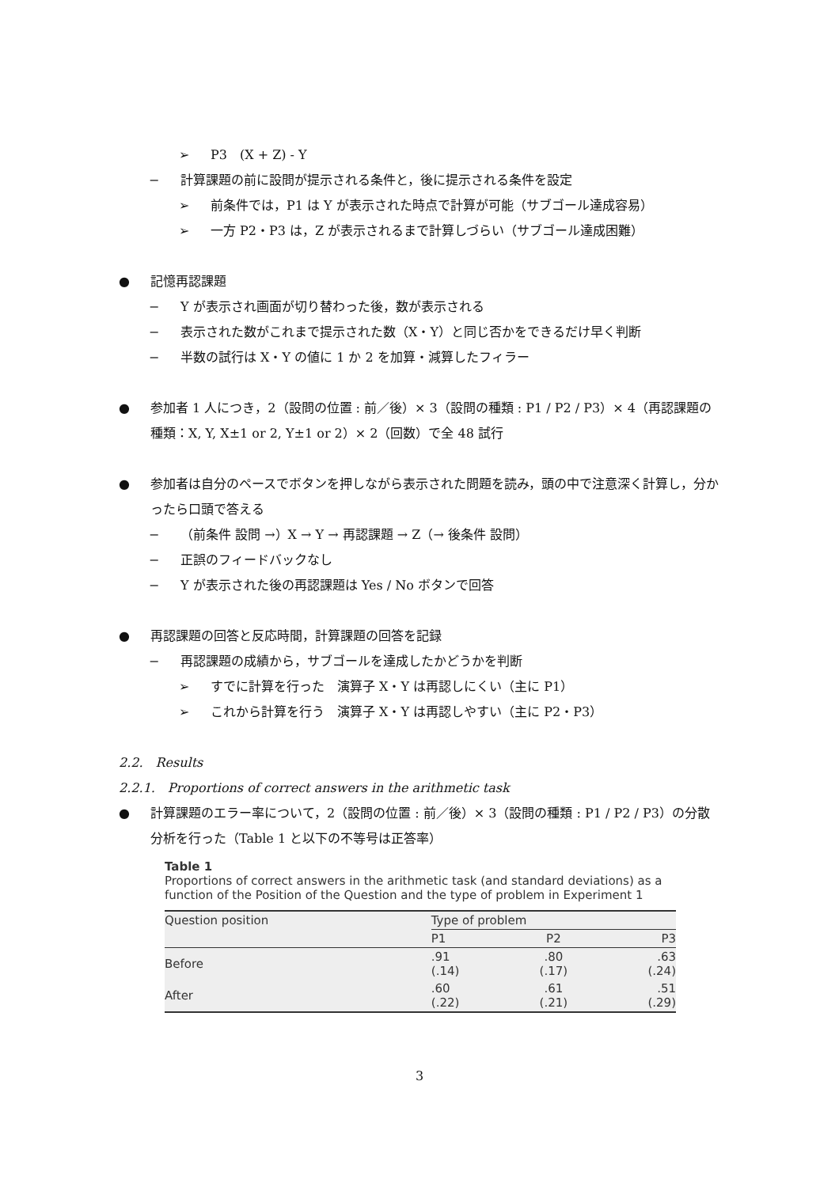➢ P3　(X + Z) - Y
− 計算課題の前に設問が提示される条件と，後に提示される条件を設定
➢ 前条件では，P1 は Y が表示された時点で計算が可能（サブゴール達成容易）
➢ 一方 P2・P3 は，Z が表示されるまで計算しづらい（サブゴール達成困難）
● 記憶再認課題
− Y が表示され画面が切り替わった後，数が表示される
− 表示された数がこれまで提示された数（X・Y）と同じ否かをできるだけ早く判断
− 半数の試行は X・Y の値に 1 か 2 を加算・減算したフィラー
● 参加者 1 人につき，2（設問の位置 : 前／後）× 3（設問の種類 : P1 / P2 / P3）× 4（再認課題の種類：X, Y, X±1 or 2, Y±1 or 2）× 2（回数）で全 48 試行
● 参加者は自分のペースでボタンを押しながら表示された問題を読み，頭の中で注意深く計算し，分かったら口頭で答える
− （前条件 設問 →）X → Y → 再認課題 → Z（→ 後条件 設問）
− 正誤のフィードバックなし
− Y が表示された後の再認課題は Yes / No ボタンで回答
● 再認課題の回答と反応時間，計算課題の回答を記録
− 再認課題の成績から，サブゴールを達成したかどうかを判断
➢ すでに計算を行った　演算子 X・Y は再認しにくい（主に P1）
➢ これから計算を行う　演算子 X・Y は再認しやすい（主に P2・P3）
2.2.　Results
2.2.1.　Proportions of correct answers in the arithmetic task
● 計算課題のエラー率について，2（設問の位置 : 前／後）× 3（設問の種類 : P1 / P2 / P3）の分散分析を行った（Table 1 と以下の不等号は正答率）
Table 1
Proportions of correct answers in the arithmetic task (and standard deviations) as a function of the Position of the Question and the type of problem in Experiment 1
| Question position | Type of problem | | |
| --- | --- | --- | --- |
| | P1 | P2 | P3 |
| Before | .91 (.14) | .80 (.17) | .63 (.24) |
| After | .60 (.22) | .61 (.21) | .51 (.29) |
3